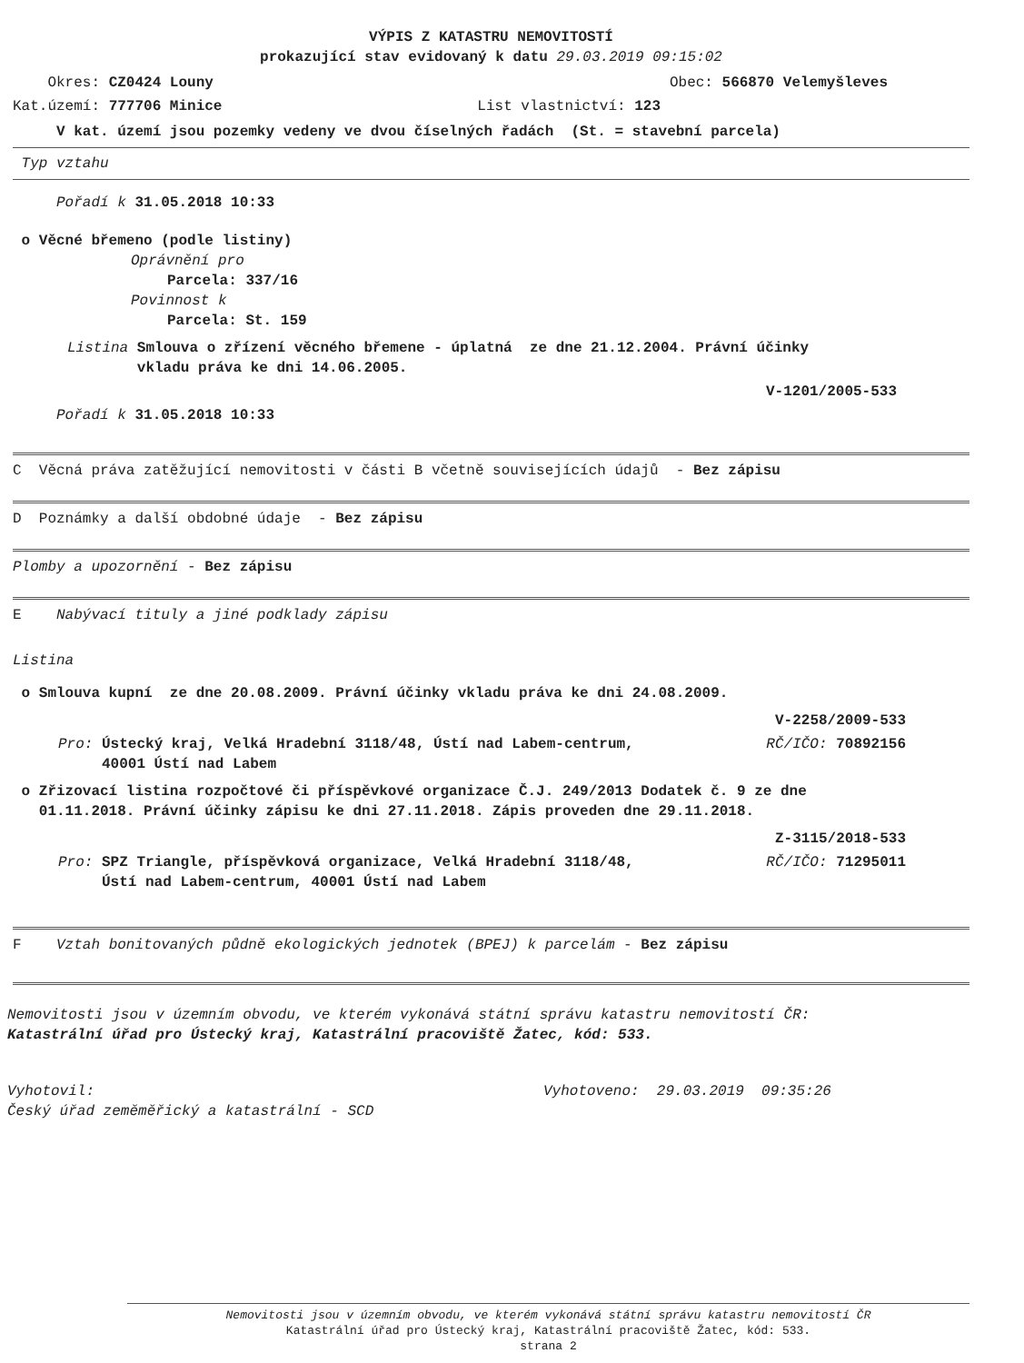VÝPIS Z KATASTRU NEMOVITOSTÍ
prokazující stav evidovaný k datu 29.03.2019 09:15:02
Okres: CZ0424 Louny Obec: 566870 Velemyšleves
Kat.území: 777706 Minice List vlastnictví: 123
V kat. území jsou pozemky vedeny ve dvou číselných řadách (St. = stavební parcela)
Typ vztahu
Pořadí k 31.05.2018 10:33
o Věcné břemeno (podle listiny)
Oprávnění pro
Parcela: 337/16
Povinnost k
Parcela: St. 159
Listina Smlouva o zřízení věcného břemene - úplatná ze dne 21.12.2004. Právní účinky
vkladu práva ke dni 14.06.2005.
V-1201/2005-533
Pořadí k 31.05.2018 10:33
C Věcná práva zatěžující nemovitosti v části B včetně souvisejících údajů - Bez zápisu
D Poznámky a další obdobné údaje - Bez zápisu
Plomby a upozornění - Bez zápisu
E Nabývací tituly a jiné podklady zápisu
Listina
o Smlouva kupní ze dne 20.08.2009. Právní účinky vkladu práva ke dni 24.08.2009.
V-2258/2009-533
Pro: Ústecký kraj, Velká Hradební 3118/48, Ústí nad Labem-centrum,
40001 Ústí nad Labem
RČ/IČO: 70892156
o Zřizovací listina rozpočtové či příspěvkové organizace Č.J. 249/2013 Dodatek č. 9 ze dne
01.11.2018. Právní účinky zápisu ke dni 27.11.2018. Zápis proveden dne 29.11.2018.
Z-3115/2018-533
Pro: SPZ Triangle, příspěvková organizace, Velká Hradební 3118/48,
Ústí nad Labem-centrum, 40001 Ústí nad Labem
RČ/IČO: 71295011
F Vztah bonitovaných půdně ekologických jednotek (BPEJ) k parcelám - Bez zápisu
Nemovitosti jsou v územním obvodu, ve kterém vykonává státní správu katastru nemovitostí ČR:
Katastrální úřad pro Ústecký kraj, Katastrální pracoviště Žatec, kód: 533.
Vyhotovil:
Český úřad zeměměřický a katastrální - SCD
Vyhotoveno: 29.03.2019 09:35:26
Nemovitosti jsou v územním obvodu, ve kterém vykonává státní správu katastru nemovitostí ČR
Katastrální úřad pro Ústecký kraj, Katastrální pracoviště Žatec, kód: 533.
strana 2